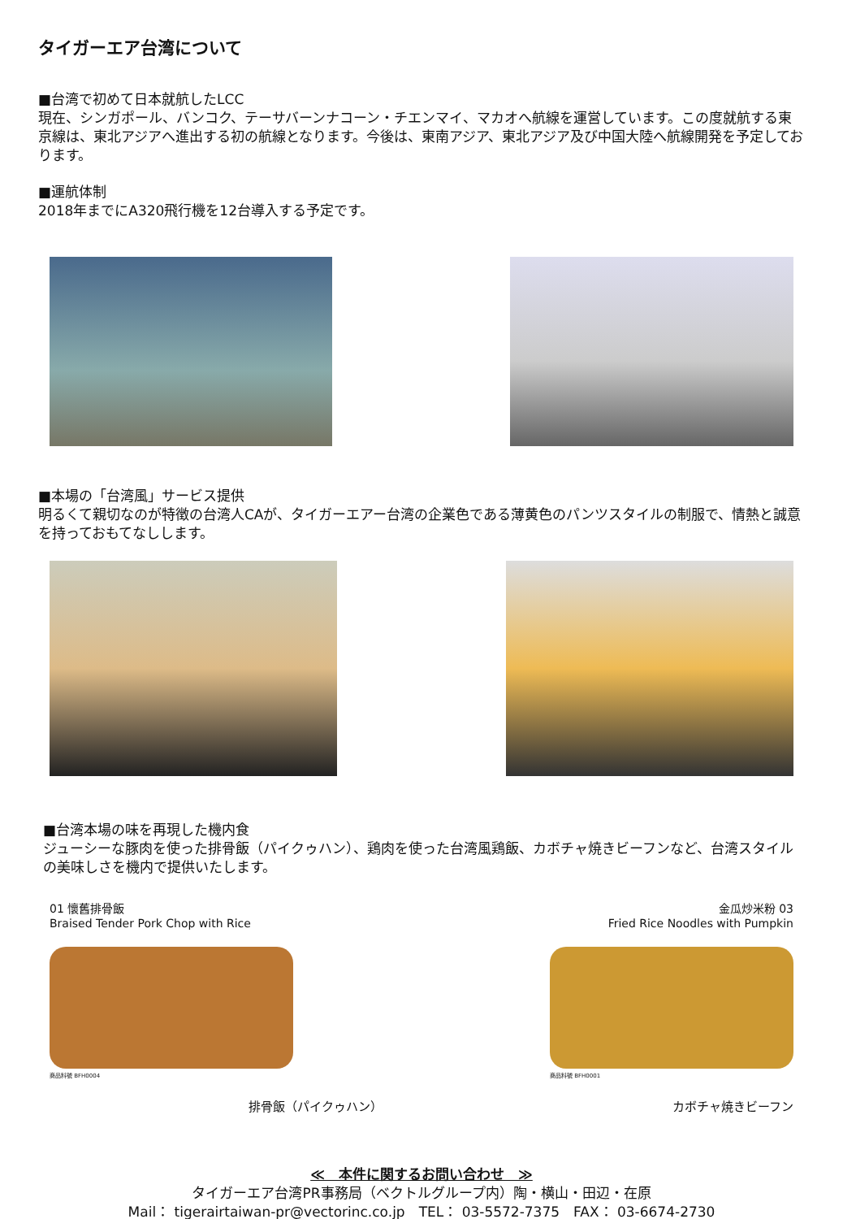タイガーエア台湾について
■台湾で初めて日本就航したLCC
現在、シンガポール、バンコク、テーサバーンナコーン・チエンマイ、マカオへ航線を運営しています。この度就航する東京線は、東北アジアへ進出する初の航線となります。今後は、東南アジア、東北アジア及び中国大陸へ航線開発を予定しております。
■運航体制
2018年までにA320飛行機を12台導入する予定です。
■本場の「台湾風」サービス提供
明るくて親切なのが特徴の台湾人CAが、タイガーエアー台湾の企業色である薄黄色のパンツスタイルの制服で、情熱と誠意を持っておもてなしします。
■台湾本場の味を再現した機内食
ジューシーな豚肉を使った排骨飯（パイクゥハン）、鶏肉を使った台湾風鶏飯、カボチャ焼きビーフンなど、台湾スタイルの美味しさを機内で提供いたします。
01 懷舊排骨飯
Braised Tender Pork Chop with Rice
商品料號 BFH0004
金瓜炒米粉 03
Fried Rice Noodles with Pumpkin
商品料號 BFH0001
排骨飯（パイクゥハン） カボチャ焼きビーフン
≪　本件に関するお問い合わせ　≫
タイガーエア台湾PR事務局（ベクトルグループ内）陶・横山・田辺・在原
Mail： tigerairtaiwan-pr@vectorinc.co.jp　TEL： 03-5572-7375　FAX： 03-6674-2730